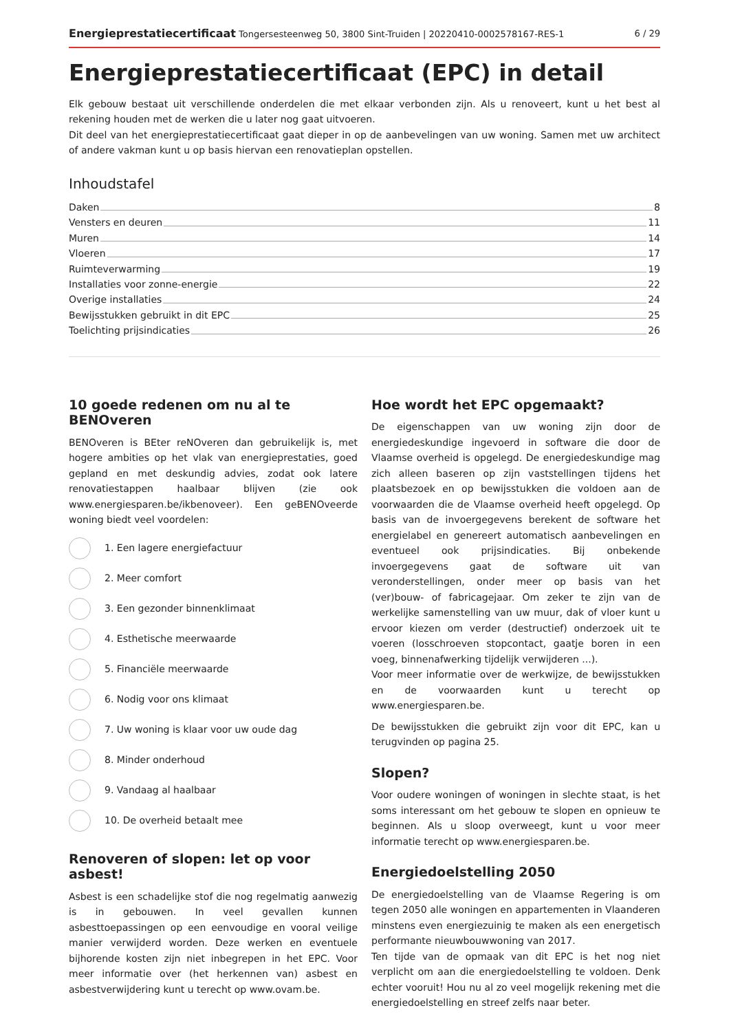Energieprestatiecertificaat Tongersesteenweg 50, 3800 Sint-Truiden | 20220410-0002578167-RES-1
6 / 29
Energieprestatiecertificaat (EPC) in detail
Elk gebouw bestaat uit verschillende onderdelen die met elkaar verbonden zijn. Als u renoveert, kunt u het best al rekening houden met de werken die u later nog gaat uitvoeren.
Dit deel van het energieprestatiecertificaat gaat dieper in op de aanbevelingen van uw woning. Samen met uw architect of andere vakman kunt u op basis hiervan een renovatieplan opstellen.
Inhoudstafel
Daken 8
Vensters en deuren 11
Muren 14
Vloeren 17
Ruimteverwarming 19
Installaties voor zonne-energie 22
Overige installaties 24
Bewijsstukken gebruikt in dit EPC 25
Toelichting prijsindicaties 26
10 goede redenen om nu al te BENOveren
BENOveren is BEter reNOveren dan gebruikelijk is, met hogere ambities op het vlak van energieprestaties, goed gepland en met deskundig advies, zodat ook latere renovatiestappen haalbaar blijven (zie ook www.energiesparen.be/ikbenoveer). Een geBENOveerde woning biedt veel voordelen:
1. Een lagere energiefactuur
2. Meer comfort
3. Een gezonder binnenklimaat
4. Esthetische meerwaarde
5. Financiële meerwaarde
6. Nodig voor ons klimaat
7. Uw woning is klaar voor uw oude dag
8. Minder onderhoud
9. Vandaag al haalbaar
10. De overheid betaalt mee
Renoveren of slopen: let op voor asbest!
Asbest is een schadelijke stof die nog regelmatig aanwezig is in gebouwen. In veel gevallen kunnen asbesttoepassingen op een eenvoudige en vooral veilige manier verwijderd worden. Deze werken en eventuele bijhorende kosten zijn niet inbegrepen in het EPC. Voor meer informatie over (het herkennen van) asbest en asbestverwijdering kunt u terecht op www.ovam.be.
Hoe wordt het EPC opgemaakt?
De eigenschappen van uw woning zijn door de energiedeskundige ingevoerd in software die door de Vlaamse overheid is opgelegd. De energiedeskundige mag zich alleen baseren op zijn vaststellingen tijdens het plaatsbezoek en op bewijsstukken die voldoen aan de voorwaarden die de Vlaamse overheid heeft opgelegd. Op basis van de invoergegevens berekent de software het energielabel en genereert automatisch aanbevelingen en eventueel ook prijsindicaties. Bij onbekende invoergegevens gaat de software uit van veronderstellingen, onder meer op basis van het (ver)bouw- of fabricagejaar. Om zeker te zijn van de werkelijke samenstelling van uw muur, dak of vloer kunt u ervoor kiezen om verder (destructief) onderzoek uit te voeren (losschroeven stopcontact, gaatje boren in een voeg, binnenafwerking tijdelijk verwijderen ...).
Voor meer informatie over de werkwijze, de bewijsstukken en de voorwaarden kunt u terecht op www.energiesparen.be.
De bewijsstukken die gebruikt zijn voor dit EPC, kan u terugvinden op pagina 25.
Slopen?
Voor oudere woningen of woningen in slechte staat, is het soms interessant om het gebouw te slopen en opnieuw te beginnen. Als u sloop overweegt, kunt u voor meer informatie terecht op www.energiesparen.be.
Energiedoelstelling 2050
De energiedoelstelling van de Vlaamse Regering is om tegen 2050 alle woningen en appartementen in Vlaanderen minstens even energiezuinig te maken als een energetisch performante nieuwbouwwoning van 2017.
Ten tijde van de opmaak van dit EPC is het nog niet verplicht om aan die energiedoelstelling te voldoen. Denk echter vooruit! Hou nu al zo veel mogelijk rekening met die energiedoelstelling en streef zelfs naar beter.